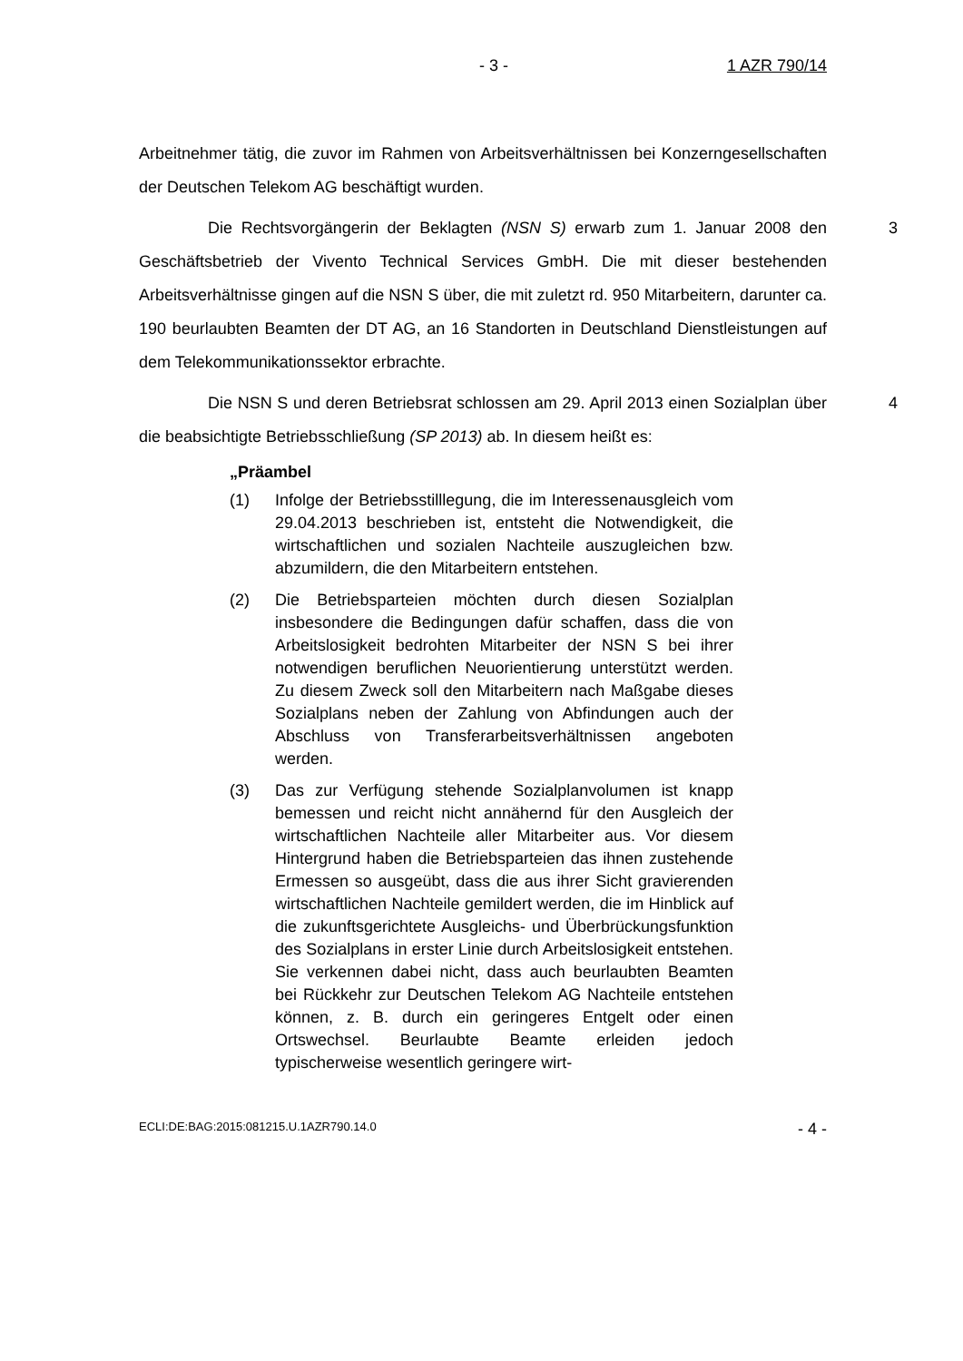- 3 - 1 AZR 790/14
Arbeitnehmer tätig, die zuvor im Rahmen von Arbeitsverhältnissen bei Konzerngesellschaften der Deutschen Telekom AG beschäftigt wurden.
3 Die Rechtsvorgängerin der Beklagten (NSN S) erwarb zum 1. Januar 2008 den Geschäftsbetrieb der Vivento Technical Services GmbH. Die mit dieser bestehenden Arbeitsverhältnisse gingen auf die NSN S über, die mit zuletzt rd. 950 Mitarbeitern, darunter ca. 190 beurlaubten Beamten der DT AG, an 16 Standorten in Deutschland Dienstleistungen auf dem Telekommunikationssektor erbrachte.
4 Die NSN S und deren Betriebsrat schlossen am 29. April 2013 einen Sozialplan über die beabsichtigte Betriebsschließung (SP 2013) ab. In diesem heißt es:
„Präambel
(1) Infolge der Betriebsstilllegung, die im Interessenausgleich vom 29.04.2013 beschrieben ist, entsteht die Notwendigkeit, die wirtschaftlichen und sozialen Nachteile auszugleichen bzw. abzumildern, die den Mitarbeitern entstehen.
(2) Die Betriebsparteien möchten durch diesen Sozialplan insbesondere die Bedingungen dafür schaffen, dass die von Arbeitslosigkeit bedrohten Mitarbeiter der NSN S bei ihrer notwendigen beruflichen Neuorientierung unterstützt werden. Zu diesem Zweck soll den Mitarbeitern nach Maßgabe dieses Sozialplans neben der Zahlung von Abfindungen auch der Abschluss von Transferarbeitsverhältnissen angeboten werden.
(3) Das zur Verfügung stehende Sozialplanvolumen ist knapp bemessen und reicht nicht annähernd für den Ausgleich der wirtschaftlichen Nachteile aller Mitarbeiter aus. Vor diesem Hintergrund haben die Betriebsparteien das ihnen zustehende Ermessen so ausgeübt, dass die aus ihrer Sicht gravierenden wirtschaftlichen Nachteile gemildert werden, die im Hinblick auf die zukunftsgerichtete Ausgleichs- und Überbrückungsfunktion des Sozialplans in erster Linie durch Arbeitslosigkeit entstehen. Sie verkennen dabei nicht, dass auch beurlaubten Beamten bei Rückkehr zur Deutschen Telekom AG Nachteile entstehen können, z. B. durch ein geringeres Entgelt oder einen Ortswechsel. Beurlaubte Beamte erleiden jedoch typischerweise wesentlich geringere wirt-
ECLI:DE:BAG:2015:081215.U.1AZR790.14.0 - 4 -